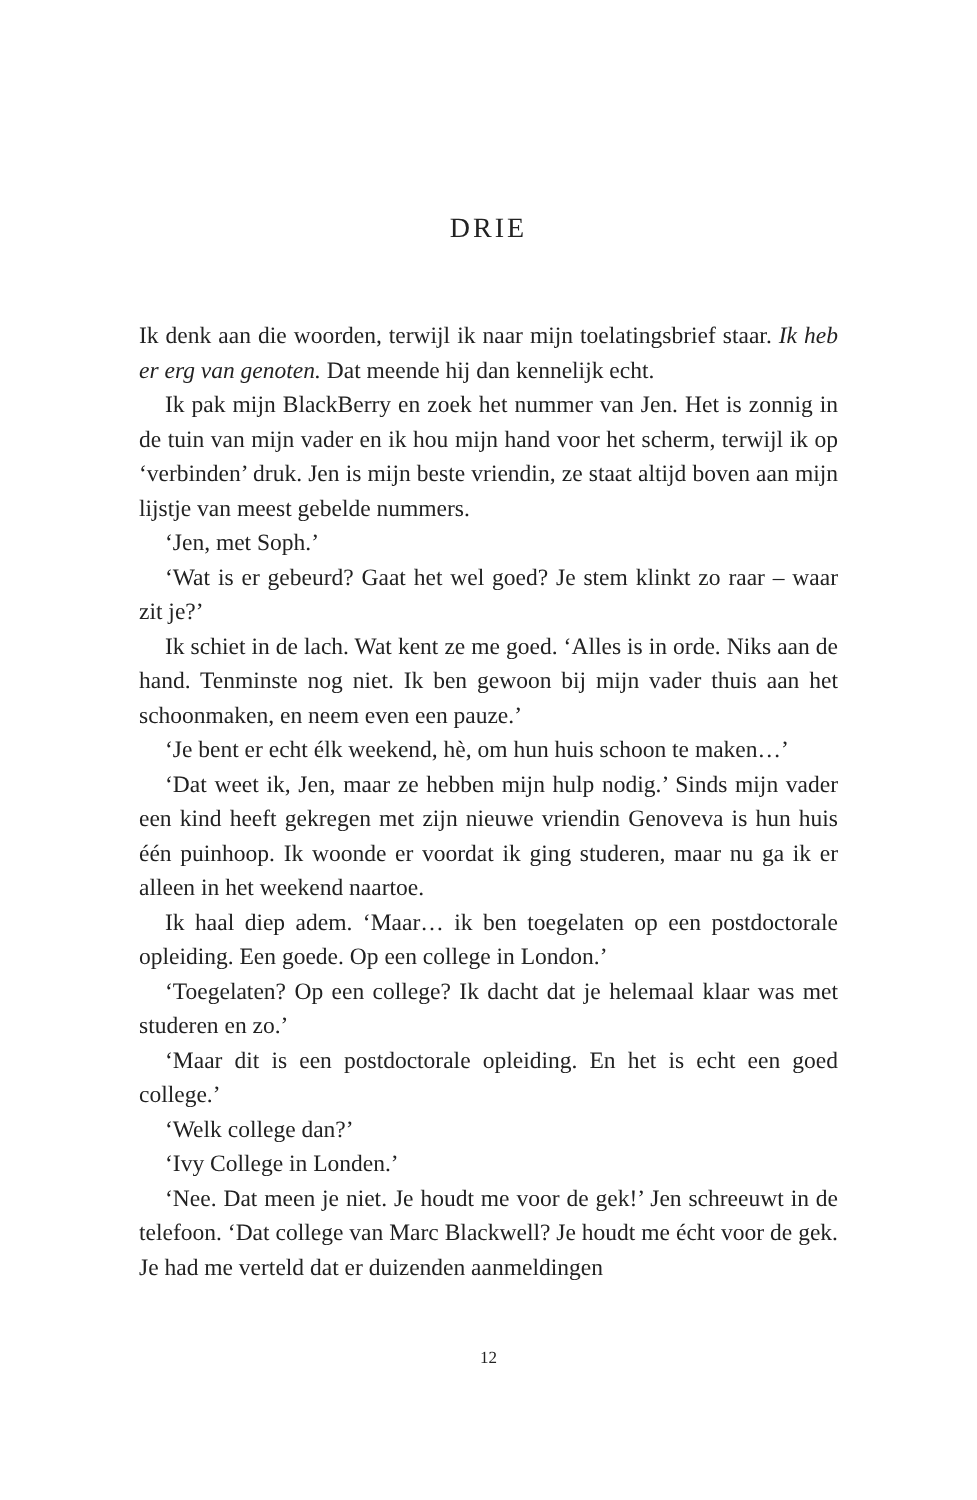DRIE
Ik denk aan die woorden, terwijl ik naar mijn toelatingsbrief staar. Ik heb er erg van genoten. Dat meende hij dan kennelijk echt.
Ik pak mijn BlackBerry en zoek het nummer van Jen. Het is zonnig in de tuin van mijn vader en ik hou mijn hand voor het scherm, terwijl ik op ‘verbinden’ druk. Jen is mijn beste vriendin, ze staat altijd boven aan mijn lijstje van meest gebelde nummers.
‘Jen, met Soph.’
‘Wat is er gebeurd? Gaat het wel goed? Je stem klinkt zo raar – waar zit je?’
Ik schiet in de lach. Wat kent ze me goed. ‘Alles is in orde. Niks aan de hand. Tenminste nog niet. Ik ben gewoon bij mijn vader thuis aan het schoonmaken, en neem even een pauze.’
‘Je bent er echt élk weekend, hè, om hun huis schoon te maken…’
‘Dat weet ik, Jen, maar ze hebben mijn hulp nodig.’ Sinds mijn vader een kind heeft gekregen met zijn nieuwe vriendin Genoveva is hun huis één puinhoop. Ik woonde er voordat ik ging studeren, maar nu ga ik er alleen in het weekend naartoe.
Ik haal diep adem. ‘Maar… ik ben toegelaten op een postdoctorale opleiding. Een goede. Op een college in London.’
‘Toegelaten? Op een college? Ik dacht dat je helemaal klaar was met studeren en zo.’
‘Maar dit is een postdoctorale opleiding. En het is echt een goed college.’
‘Welk college dan?’
‘Ivy College in Londen.’
‘Nee. Dat meen je niet. Je houdt me voor de gek!’ Jen schreeuwt in de telefoon. ‘Dat college van Marc Blackwell? Je houdt me écht voor de gek. Je had me verteld dat er duizenden aanmeldingen
12